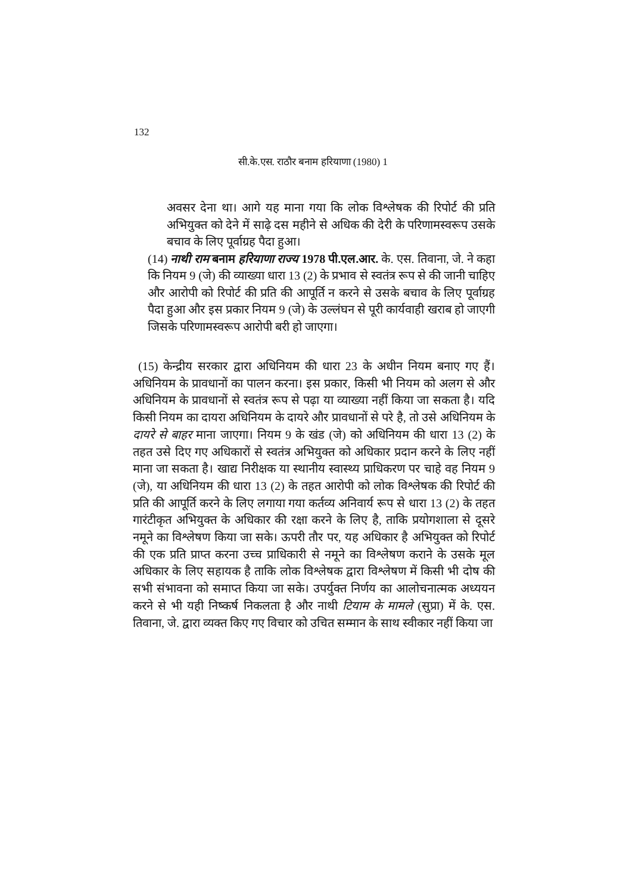132
सी.के.एस. राठौर बनाम हरियाणा (1980) 1
अवसर देना था। आगे यह माना गया कि लोक विश्लेषक की रिपोर्ट की प्रति अभियुक्त को देने में साढ़े दस महीने से अधिक की देरी के परिणामस्वरूप उसके बचाव के लिए पूर्वाग्रह पैदा हुआ।
(14) नाथी राम बनाम हरियाणा राज्य 1978 पी.एल.आर. के. एस. तिवाना, जे. ने कहा कि नियम 9 (जे) की व्याख्या धारा 13 (2) के प्रभाव से स्वतंत्र रूप से की जानी चाहिए और आरोपी को रिपोर्ट की प्रति की आपूर्ति न करने से उसके बचाव के लिए पूर्वाग्रह पैदा हुआ और इस प्रकार नियम 9 (जे) के उल्लंघन से पूरी कार्यवाही खराब हो जाएगी जिसके परिणामस्वरूप आरोपी बरी हो जाएगा।
(15) केन्द्रीय सरकार द्वारा अधिनियम की धारा 23 के अधीन नियम बनाए गए हैं।अधिनियम के प्रावधानों का पालन करना। इस प्रकार, किसी भी नियम को अलग से और अधिनियम के प्रावधानों से स्वतंत्र रूप से पढ़ा या व्याख्या नहीं किया जा सकता है। यदि किसी नियम का दायरा अधिनियम के दायरे और प्रावधानों से परे है, तो उसे अधिनियम के दायरे से बाहर माना जाएगा। नियम 9 के खंड (जे) को अधिनियम की धारा 13 (2) के तहत उसे दिए गए अधिकारों से स्वतंत्र अभियुक्त को अधिकार प्रदान करने के लिए नहीं माना जा सकता है। खाद्य निरीक्षक या स्थानीय स्वास्थ्य प्राधिकरण पर चाहे वह नियम 9 (जे), या अधिनियम की धारा 13 (2) के तहत आरोपी को लोक विश्लेषक की रिपोर्ट की प्रति की आपूर्ति करने के लिए लगाया गया कर्तव्य अनिवार्य रूप से धारा 13 (2) के तहत गारंटीकृत अभियुक्त के अधिकार की रक्षा करने के लिए है, ताकि प्रयोगशाला से दूसरे नमूने का विश्लेषण किया जा सके। ऊपरी तौर पर, यह अधिकार है अभियुक्त को रिपोर्ट की एक प्रति प्राप्त करना उच्च प्राधिकारी से नमूने का विश्लेषण कराने के उसके मूल अधिकार के लिए सहायक है ताकि लोक विश्लेषक द्वारा विश्लेषण में किसी भी दोष की सभी संभावना को समाप्त किया जा सके। उपर्युक्त निर्णय का आलोचनात्मक अध्ययन करने से भी यही निष्कर्ष निकलता है और नाथी टियाम के मामले (सुप्रा) में के. एस. तिवाना, जे. द्वारा व्यक्त किए गए विचार को उचित सम्मान के साथ स्वीकार नहीं किया जा